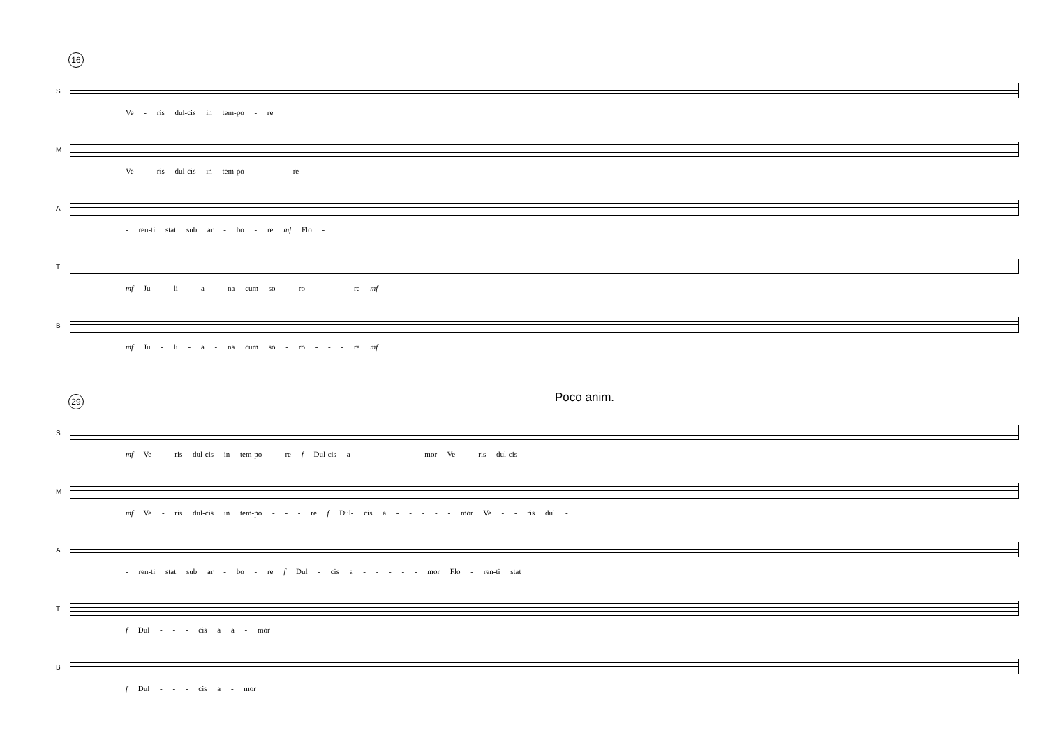16
S
Ve - ris dul-cis in tem-po - re
M
Ve - ris dul-cis in tem-po - - - re
A
- ren-ti stat sub ar - bo - re mf Flo -
T
mf Ju - li - a - na cum so - ro - - - re mf
B
mf Ju - li - a - na cum so - ro - - - re mf
Poco anim.
29
S
mf Ve - ris dul-cis in tem-po - re f Dul-cis a - - - - - mor Ve - ris dul-cis
M
mf Ve - ris dul-cis in tem-po - - - re f Dul- cis a - - - - - mor Ve - - ris dul -
A
- ren-ti stat sub ar - bo - re f Dul - cis a - - - - - mor Flo - ren-ti stat
T
f Dul - - - cis a a - mor
B
f Dul - - - cis a - mor